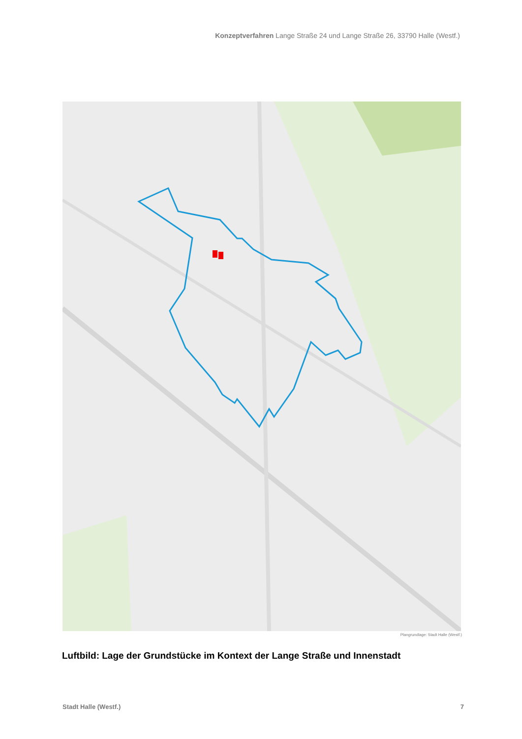Konzeptverfahren Lange Straße 24 und Lange Straße 26, 33790 Halle (Westf.)
Plangrundlage: Stadt Halle (Westf.)
Luftbild: Lage der Grundstücke im Kontext der Lange Straße und Innenstadt
Stadt Halle (Westf.) 7